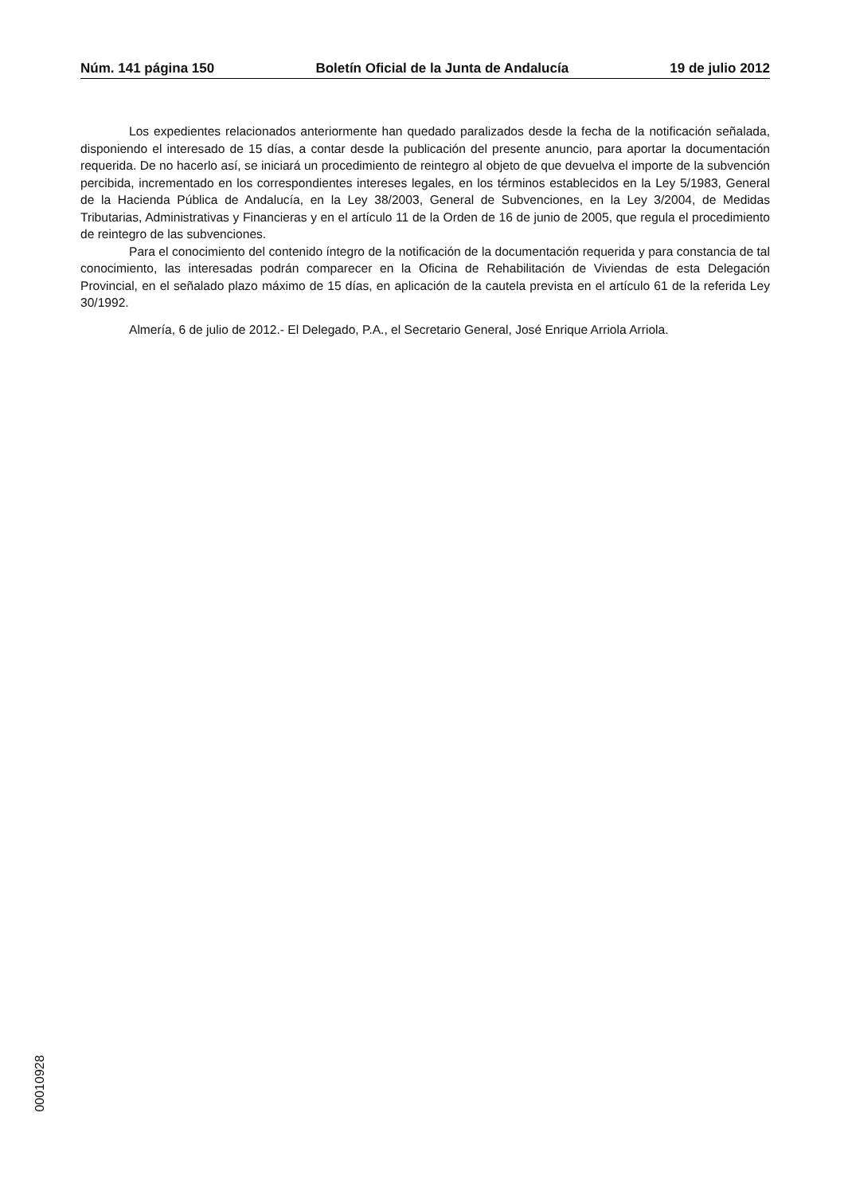Núm. 141 página 150 Boletín Oficial de la Junta de Andalucía 19 de julio 2012
Los expedientes relacionados anteriormente han quedado paralizados desde la fecha de la notificación señalada, disponiendo el interesado de 15 días, a contar desde la publicación del presente anuncio, para aportar la documentación requerida. De no hacerlo así, se iniciará un procedimiento de reintegro al objeto de que devuelva el importe de la subvención percibida, incrementado en los correspondientes intereses legales, en los términos establecidos en la Ley 5/1983, General de la Hacienda Pública de Andalucía, en la Ley 38/2003, General de Subvenciones, en la Ley 3/2004, de Medidas Tributarias, Administrativas y Financieras y en el artículo 11 de la Orden de 16 de junio de 2005, que regula el procedimiento de reintegro de las subvenciones.
Para el conocimiento del contenido íntegro de la notificación de la documentación requerida y para constancia de tal conocimiento, las interesadas podrán comparecer en la Oficina de Rehabilitación de Viviendas de esta Delegación Provincial, en el señalado plazo máximo de 15 días, en aplicación de la cautela prevista en el artículo 61 de la referida Ley 30/1992.
Almería, 6 de julio de 2012.- El Delegado, P.A., el Secretario General, José Enrique Arriola Arriola.
00010928